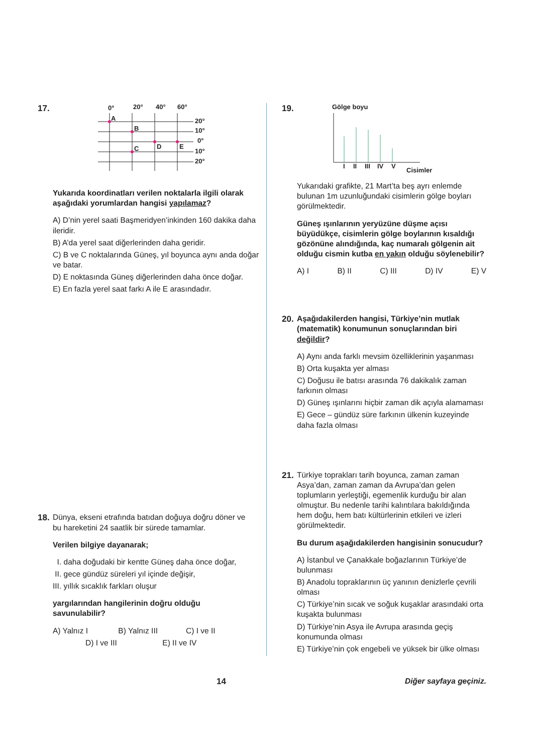17.
0°
20°
40°
60°
A
B
C
D
E
20°
10°
0°
10°
20°
Yukarıda koordinatları verilen noktalarla ilgili olarak aşağıdaki yorumlardan hangisi yapılamaz?
A) D’nin yerel saati Başmeridyen’inkinden 160 dakika daha ileridir.
B) A’da yerel saat diğerlerinden daha geridir.
C) B ve C noktalarında Güneş, yıl boyunca aynı anda doğar ve batar.
D) E noktasında Güneş diğerlerinden daha önce doğar.
E) En fazla yerel saat farkı A ile E arasındadır.
18.
Dünya, ekseni etrafında batıdan doğuya doğru döner ve bu hareketini 24 saatlik bir sürede tamamlar.
Verilen bilgiye dayanarak;
I. daha doğudaki bir kentte Güneş daha önce doğar,
II. gece gündüz süreleri yıl içinde değişir,
III. yıllık sıcaklık farkları oluşur
yargılarından hangilerinin doğru olduğu savunulabilir?
A) Yalnız I B) Yalnız III C) I ve II
D) I ve III E) II ve IV
19.
Gölge boyu
I
II
III
IV
V
Cisimler
Yukarıdaki grafikte, 21 Mart’ta beş ayrı enlemde bulunan 1m uzunluğundaki cisimlerin gölge boyları görülmektedir.
Güneş ışınlarının yeryüzüne düşme açısı büyüdükçe, cisimlerin gölge boylarının kısaldığı gözönüne alındığında, kaç numaralı gölgenin ait olduğu cismin kutba en yakın olduğu söylenebilir?
A) I B) II C) III D) IV E) V
20.
Aşağıdakilerden hangisi, Türkiye’nin mutlak (matematik) konumunun sonuçlarından biri değildir?
A) Aynı anda farklı mevsim özelliklerinin yaşanması
B) Orta kuşakta yer alması
C) Doğusu ile batısı arasında 76 dakikalık zaman farkının olması
D) Güneş ışınlarını hiçbir zaman dik açıyla alamaması
E) Gece – gündüz süre farkının ülkenin kuzeyinde daha fazla olması
21.
Türkiye toprakları tarih boyunca, zaman zaman Asya’dan, zaman zaman da Avrupa’dan gelen toplumların yerleştiği, egemenlik kurduğu bir alan olmuştur. Bu nedenle tarihi kalıntılara bakıldığında hem doğu, hem batı kültürlerinin etkileri ve izleri görülmektedir.
Bu durum aşağıdakilerden hangisinin sonucudur?
A) İstanbul ve Çanakkale boğazlarının Türkiye’de bulunması
B) Anadolu topraklarının üç yanının denizlerle çevrili olması
C) Türkiye’nin sıcak ve soğuk kuşaklar arasındaki orta kuşakta bulunması
D) Türkiye’nin Asya ile Avrupa arasında geçiş konumunda olması
E) Türkiye’nin çok engebeli ve yüksek bir ülke olması
14 Diğer sayfaya geçiniz.